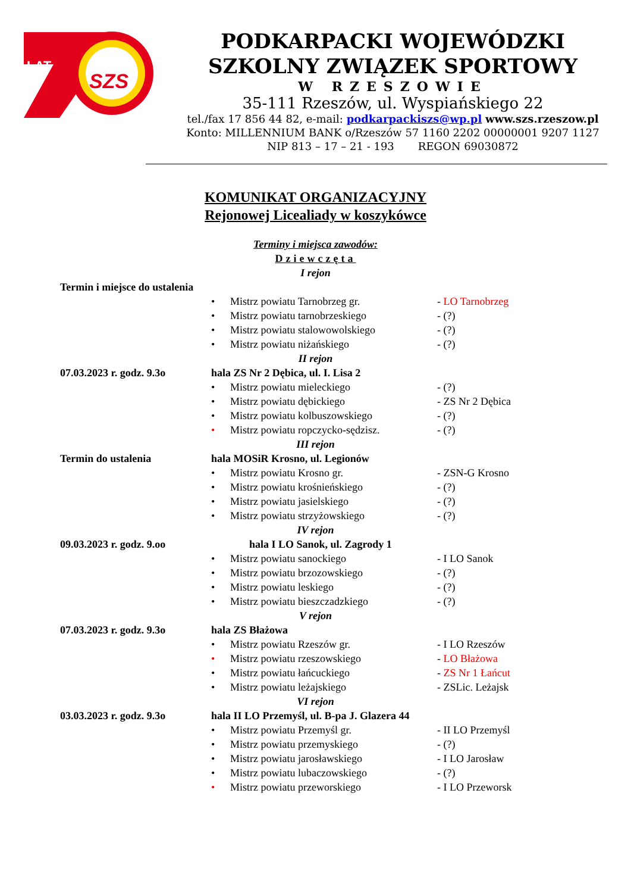LAT
SZS
PODKARPACKI WOJEWÓDZKI
SZKOLNY ZWIĄZEK SPORTOWY
W RZESZOWIE
35-111 Rzeszów, ul. Wyspiańskiego 22
tel./fax 17 856 44 82, e-mail: podkarpackiszs@wp.pl www.szs.rzeszow.pl
Konto: MILLENNIUM BANK o/Rzeszów 57 1160 2202 00000001 9207 1127
NIP 813 – 17 – 21 - 193 REGON 69030872
KOMUNIKAT ORGANIZACYJNY
Rejonowej Licealiady w koszykówce
Terminy i miejsca zawodów:
Dziewczęta
I rejon
Termin i miejsce do ustalenia
• Mistrz powiatu Tarnobrzeg gr. - LO Tarnobrzeg
• Mistrz powiatu tarnobrzeskiego - (?)
• Mistrz powiatu stalowowolskiego - (?)
• Mistrz powiatu niżańskiego - (?)
II rejon
07.03.2023 r. godz. 9.3o
hala ZS Nr 2 Dębica, ul. I. Lisa 2
• Mistrz powiatu mieleckiego - (?)
• Mistrz powiatu dębickiego - ZS Nr 2 Dębica
• Mistrz powiatu kolbuszowskiego - (?)
• Mistrz powiatu ropczycko-sędzisz. - (?)
III rejon
Termin do ustalenia hala MOSiR Krosno, ul. Legionów
• Mistrz powiatu Krosno gr. - ZSN-G Krosno
• Mistrz powiatu krośnieńskiego - (?)
• Mistrz powiatu jasielskiego - (?)
• Mistrz powiatu strzyżowskiego - (?)
IV rejon
09.03.2023 r. godz. 9.oo
hala I LO Sanok, ul. Zagrody 1
• Mistrz powiatu sanockiego - I LO Sanok
• Mistrz powiatu brzozowskiego - (?)
• Mistrz powiatu leskiego - (?)
• Mistrz powiatu bieszczadzkiego - (?)
V rejon
07.03.2023 r. godz. 9.3o
hala ZS Błażowa
• Mistrz powiatu Rzeszów gr. - I LO Rzeszów
• Mistrz powiatu rzeszowskiego - LO Błażowa
• Mistrz powiatu łańcuckiego - ZS Nr 1 Łańcut
• Mistrz powiatu leżajskiego - ZSLic. Leżajsk
VI rejon
03.03.2023 r. godz. 9.3o
hala II LO Przemyśl, ul. B-pa J. Glazera 44
• Mistrz powiatu Przemyśl gr. - II LO Przemyśl
• Mistrz powiatu przemyskiego - (?)
• Mistrz powiatu jarosławskiego - I LO Jarosław
• Mistrz powiatu lubaczowskiego - (?)
• Mistrz powiatu przeworskiego - I LO Przeworsk